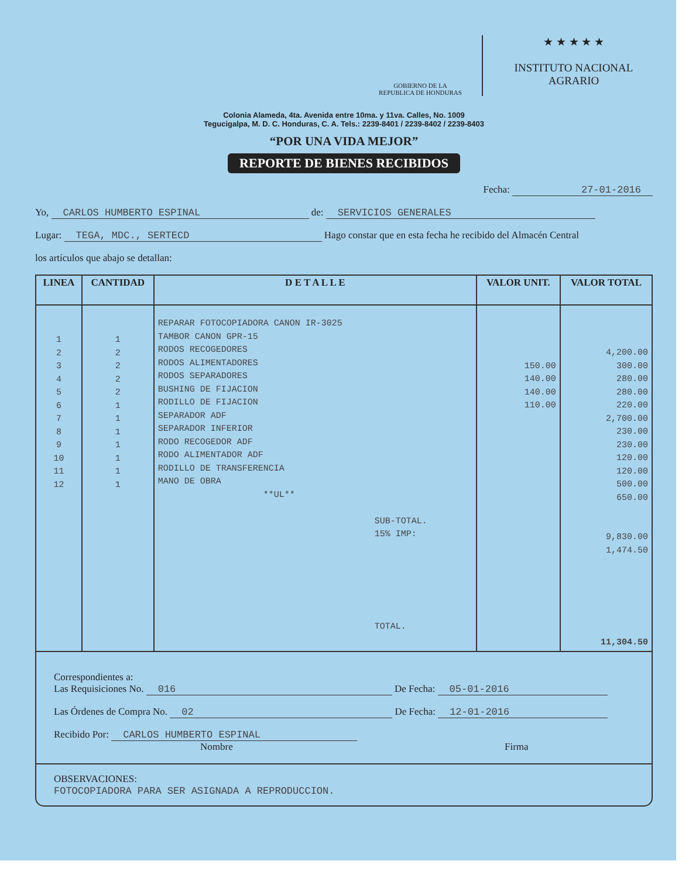GOBIERNO DE LA
REPUBLICA DE HONDURAS
★ ★ ★ ★ ★
INSTITUTO NACIONAL
AGRARIO
Colonia Alameda, 4ta. Avenida entre 10ma. y 11va. Calles, No. 1009
Tegucigalpa, M. D. C. Honduras, C. A. Tels.: 2239-8401 / 2239-8402 / 2239-8403
“POR UNA VIDA MEJOR”
REPORTE DE BIENES RECIBIDOS
Fecha: 27-01-2016
Yo, CARLOS HUMBERTO ESPINAL de: SERVICIOS GENERALES
Lugar: TEGA, MDC., SERTECD Hago constar que en esta fecha he recibido del Almacén Central
los artículos que abajo se detallan:
| LINEA | CANTIDAD | D E T A L L E | VALOR UNIT. | VALOR TOTAL |
| --- | --- | --- | --- | --- |
| 1 2 3 4 5 6 7 8 9 10 11 12 | 1 2 2 2 2 1 1 1 1 1 1 1 | REPARAR FOTOCOPIADORA CANON IR-3025 TAMBOR CANON GPR-15 RODOS RECOGEDORES RODOS ALIMENTADORES RODOS SEPARADORES BUSHING DE FIJACION RODILLO DE FIJACION SEPARADOR ADF SEPARADOR INFERIOR RODO RECOGEDOR ADF RODO ALIMENTADOR ADF RODILLO DE TRANSFERENCIA MANO DE OBRA **UL** SUB-TOTAL. 15% IMP: TOTAL. | 150.00 140.00 140.00 110.00 | 4,200.00 300.00 280.00 280.00 220.00 2,700.00 230.00 230.00 120.00 120.00 500.00 650.00 9,830.00 1,474.50 11,304.50 |
Correspondientes a:
Las Requisiciones No. 016 De Fecha: 05-01-2016
Las Órdenes de Compra No. 02 De Fecha: 12-01-2016
Recibido Por: CARLOS HUMBERTO ESPINAL
Nombre Firma
OBSERVACIONES:
FOTOCOPIADORA PARA SER ASIGNADA A REPRODUCCION.